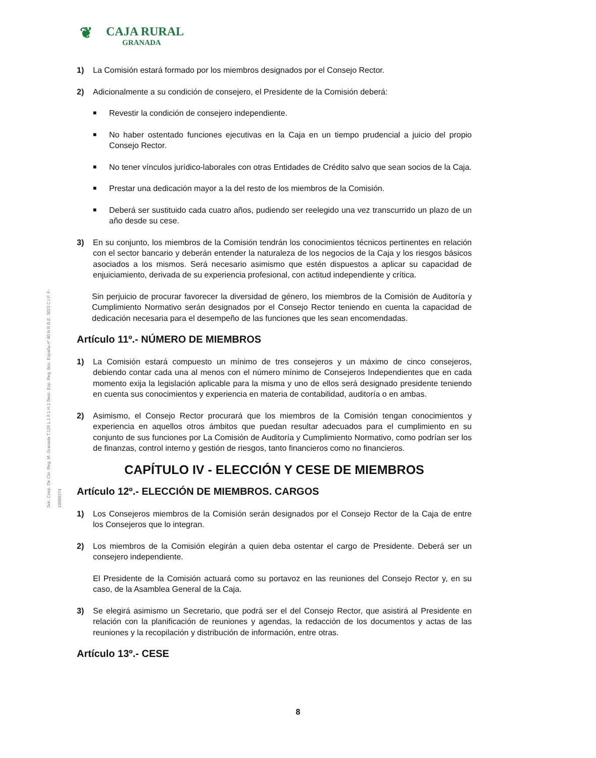❦ CAJA RURAL
GRANADA
Soc. Coop. De Cto. Reg. M. Granada T.129 L.1 F.1 H.1 Secc. Esp. Reg. Bco. España nº 40 N.R.B.E. 3023 C.I.F. F-18009274
1) La Comisión estará formado por los miembros designados por el Consejo Rector.
2) Adicionalmente a su condición de consejero, el Presidente de la Comisión deberá:
■ Revestir la condición de consejero independiente.
■ No haber ostentado funciones ejecutivas en la Caja en un tiempo prudencial a juicio del propio Consejo Rector.
■ No tener vínculos jurídico-laborales con otras Entidades de Crédito salvo que sean socios de la Caja.
■ Prestar una dedicación mayor a la del resto de los miembros de la Comisión.
■ Deberá ser sustituido cada cuatro años, pudiendo ser reelegido una vez transcurrido un plazo de un año desde su cese.
3) En su conjunto, los miembros de la Comisión tendrán los conocimientos técnicos pertinentes en relación con el sector bancario y deberán entender la naturaleza de los negocios de la Caja y los riesgos básicos asociados a los mismos. Será necesario asimismo que estén dispuestos a aplicar su capacidad de enjuiciamiento, derivada de su experiencia profesional, con actitud independiente y crítica.
Sin perjuicio de procurar favorecer la diversidad de género, los miembros de la Comisión de Auditoría y Cumplimiento Normativo serán designados por el Consejo Rector teniendo en cuenta la capacidad de dedicación necesaria para el desempeño de las funciones que les sean encomendadas.
Artículo 11º.- NÚMERO DE MIEMBROS
1) La Comisión estará compuesto un mínimo de tres consejeros y un máximo de cinco consejeros, debiendo contar cada una al menos con el número mínimo de Consejeros Independientes que en cada momento exija la legislación aplicable para la misma y uno de ellos será designado presidente teniendo en cuenta sus conocimientos y experiencia en materia de contabilidad, auditoría o en ambas.
2) Asimismo, el Consejo Rector procurará que los miembros de la Comisión tengan conocimientos y experiencia en aquellos otros ámbitos que puedan resultar adecuados para el cumplimiento en su conjunto de sus funciones por La Comisión de Auditoría y Cumplimiento Normativo, como podrían ser los de finanzas, control interno y gestión de riesgos, tanto financieros como no financieros.
CAPÍTULO IV - ELECCIÓN Y CESE DE MIEMBROS
Artículo 12º.- ELECCIÓN DE MIEMBROS. CARGOS
1) Los Consejeros miembros de la Comisión serán designados por el Consejo Rector de la Caja de entre los Consejeros que lo integran.
2) Los miembros de la Comisión elegirán a quien deba ostentar el cargo de Presidente. Deberá ser un consejero independiente.
El Presidente de la Comisión actuará como su portavoz en las reuniones del Consejo Rector y, en su caso, de la Asamblea General de la Caja.
3) Se elegirá asimismo un Secretario, que podrá ser el del Consejo Rector, que asistirá al Presidente en relación con la planificación de reuniones y agendas, la redacción de los documentos y actas de las reuniones y la recopilación y distribución de información, entre otras.
Artículo 13º.- CESE
8